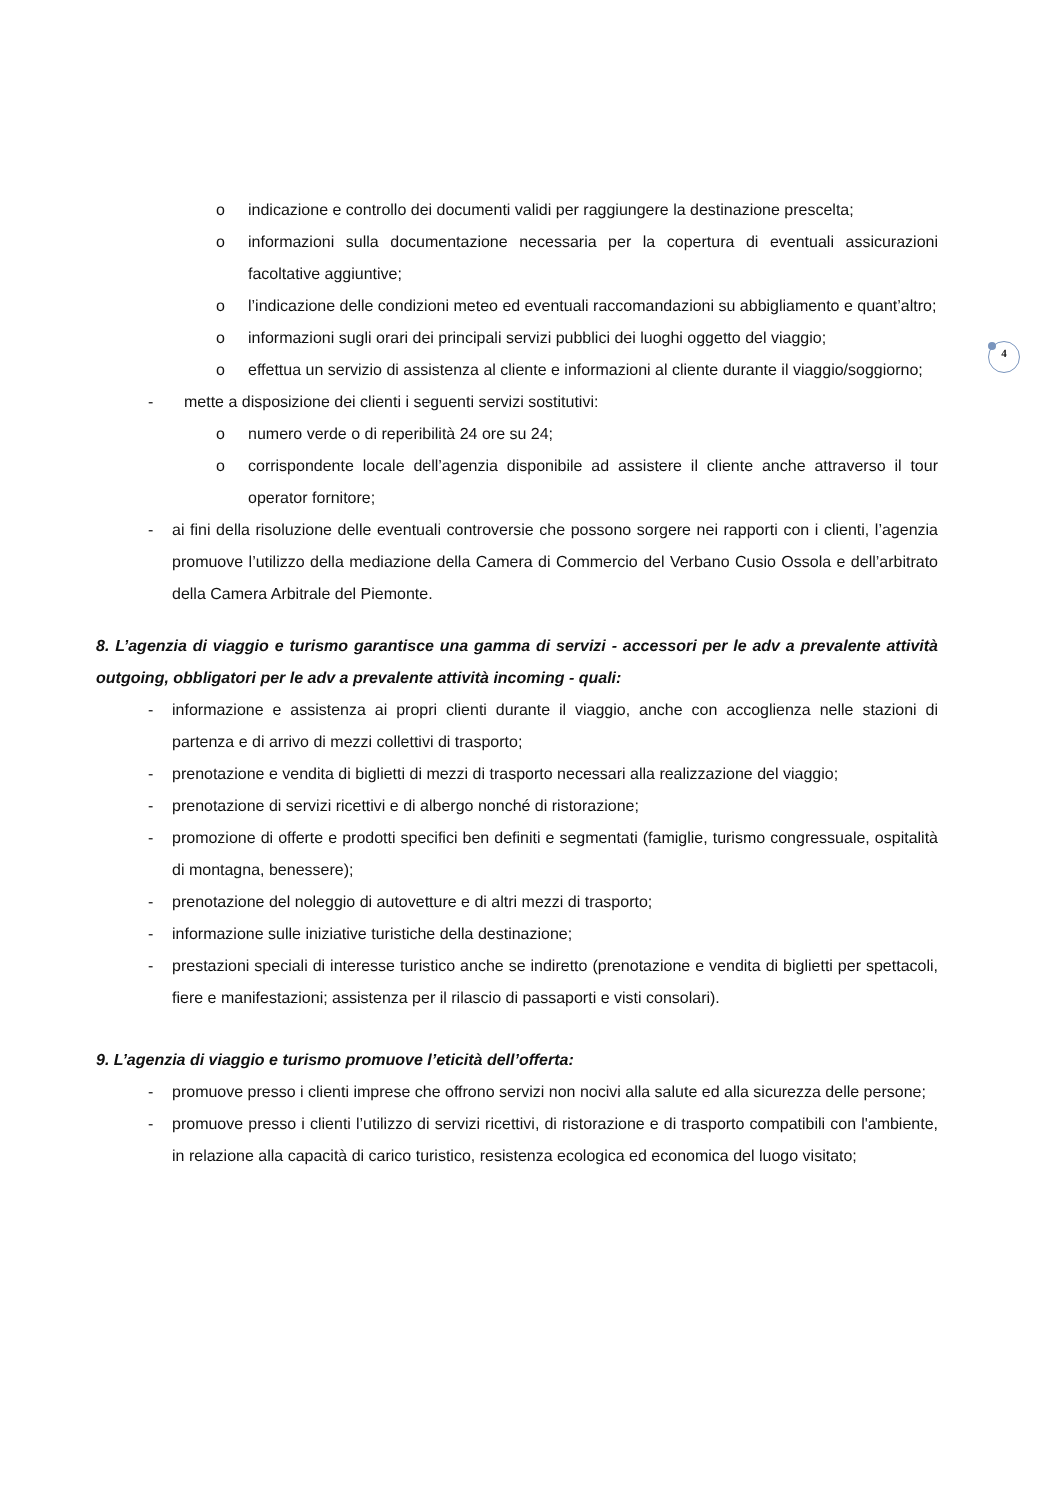4
o indicazione e controllo dei documenti validi per raggiungere la destinazione prescelta;
o informazioni sulla documentazione necessaria per la copertura di eventuali assicurazioni facoltative aggiuntive;
o l’indicazione delle condizioni meteo ed eventuali raccomandazioni su abbigliamento e quant’altro;
o informazioni sugli orari dei principali servizi pubblici dei luoghi oggetto del viaggio;
o effettua un servizio di assistenza al cliente e informazioni al cliente durante il viaggio/soggiorno;
- mette a disposizione dei clienti i seguenti servizi sostitutivi:
o numero verde o di reperibilità 24 ore su 24;
o corrispondente locale dell’agenzia disponibile ad assistere il cliente anche attraverso il tour operator fornitore;
- ai fini della risoluzione delle eventuali controversie che possono sorgere nei rapporti con i clienti, l’agenzia promuove l’utilizzo della mediazione della Camera di Commercio del Verbano Cusio Ossola e dell’arbitrato della Camera Arbitrale del Piemonte.
8. L’agenzia di viaggio e turismo garantisce una gamma di servizi - accessori per le adv a prevalente attività outgoing, obbligatori per le adv a prevalente attività incoming - quali:
- informazione e assistenza ai propri clienti durante il viaggio, anche con accoglienza nelle stazioni di partenza e di arrivo di mezzi collettivi di trasporto;
- prenotazione e vendita di biglietti di mezzi di trasporto necessari alla realizzazione del viaggio;
- prenotazione di servizi ricettivi e di albergo nonché di ristorazione;
- promozione di offerte e prodotti specifici ben definiti e segmentati (famiglie, turismo congressuale, ospitalità di montagna, benessere);
- prenotazione del noleggio di autovetture e di altri mezzi di trasporto;
- informazione sulle iniziative turistiche della destinazione;
- prestazioni speciali di interesse turistico anche se indiretto (prenotazione e vendita di biglietti per spettacoli, fiere e manifestazioni; assistenza per il rilascio di passaporti e visti consolari).
9. L’agenzia di viaggio e turismo promuove l’eticità dell’offerta:
- promuove presso i clienti imprese che offrono servizi non nocivi alla salute ed alla sicurezza delle persone;
- promuove presso i clienti l’utilizzo di servizi ricettivi, di ristorazione e di trasporto compatibili con l'ambiente, in relazione alla capacità di carico turistico, resistenza ecologica ed economica del luogo visitato;